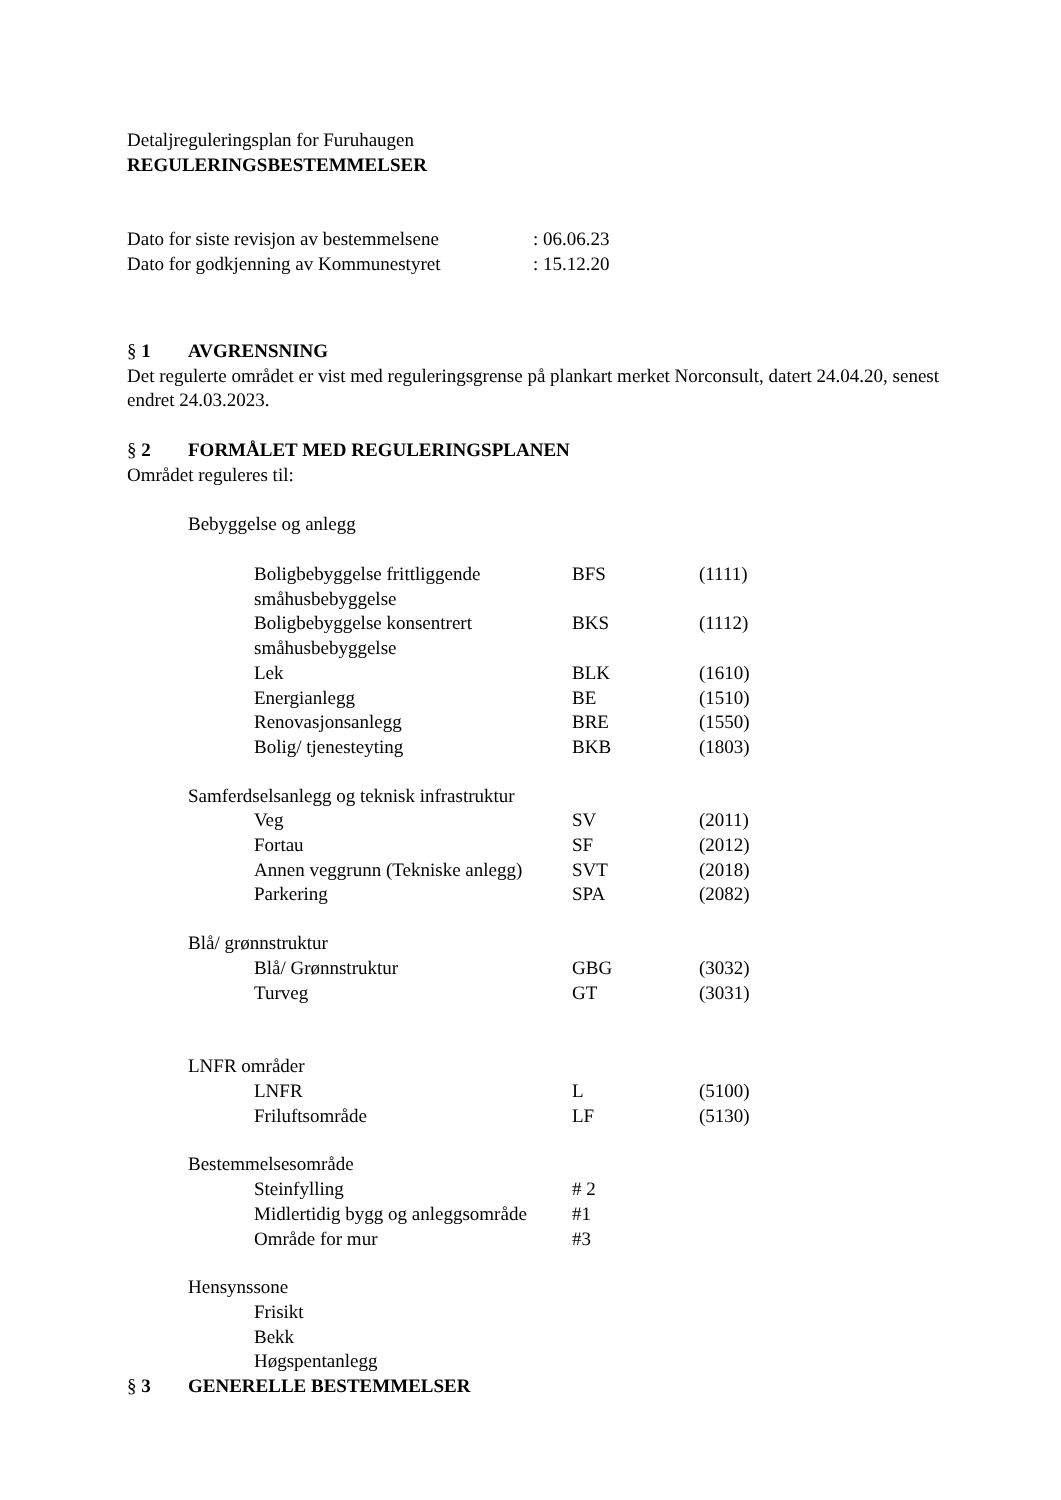Detaljreguleringsplan for Furuhaugen
REGULERINGSBESTEMMELSER
| Dato for siste revisjon av bestemmelsene | : 06.06.23 |
| Dato for godkjenning av Kommunestyret | : 15.12.20 |
§ 1 AVGRENSNING
Det regulerte området er vist med reguleringsgrense på plankart merket Norconsult, datert 24.04.20, senest endret 24.03.2023.
§ 2 FORMÅLET MED REGULERINGSPLANEN
Området reguleres til:
Bebyggelse og anlegg
| Boligbebyggelse frittliggende småhusbebyggelse | BFS | (1111) |
| Boligbebyggelse konsentrert småhusbebyggelse | BKS | (1112) |
| Lek | BLK | (1610) |
| Energianlegg | BE | (1510) |
| Renovasjonsanlegg | BRE | (1550) |
| Bolig/ tjenesteyting | BKB | (1803) |
Samferdselsanlegg og teknisk infrastruktur
| Veg | SV | (2011) |
| Fortau | SF | (2012) |
| Annen veggrunn (Tekniske anlegg) | SVT | (2018) |
| Parkering | SPA | (2082) |
Blå/ grønnstruktur
| Blå/ Grønnstruktur | GBG | (3032) |
| Turveg | GT | (3031) |
LNFR områder
| LNFR | L | (5100) |
| Friluftsområde | LF | (5130) |
Bestemmelsesområde
| Steinfylling | # 2 | |
| Midlertidig bygg og anleggsområde | #1 | |
| Område for mur | #3 | |
Hensynssone
| Frisikt | | |
| Bekk | | |
| Høgspentanlegg | | |
§ 3 GENERELLE BESTEMMELSER